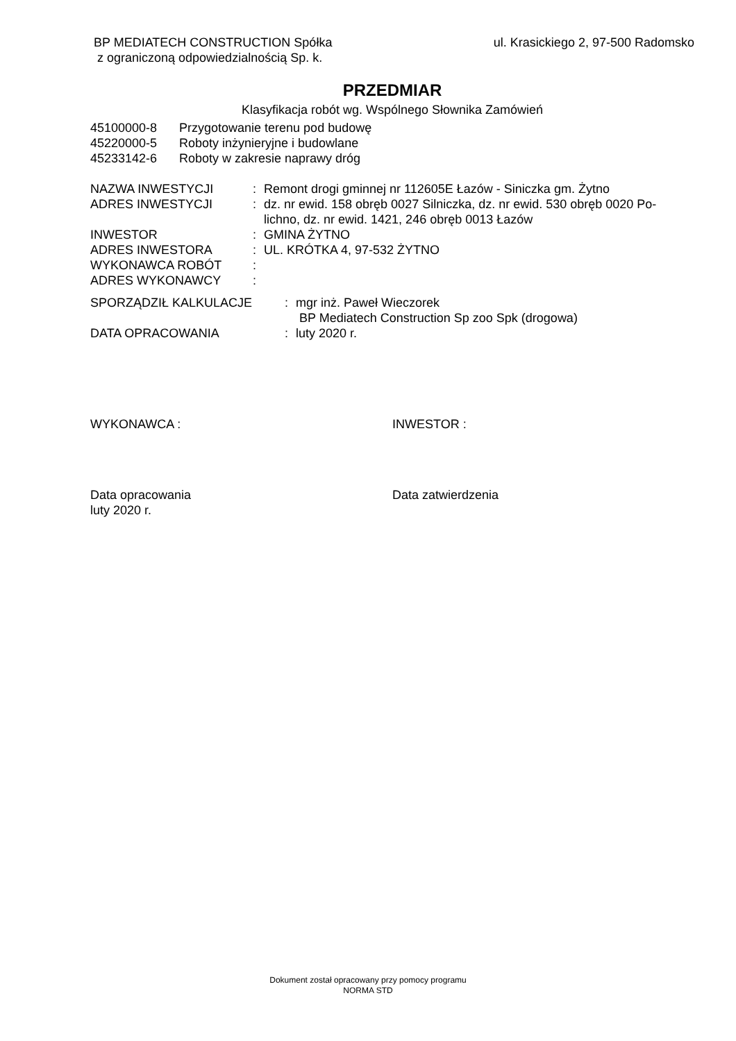BP MEDIATECH CONSTRUCTION Spółka
z ograniczoną odpowiedzialnością Sp. k.
ul. Krasickiego 2, 97-500 Radomsko
PRZEDMIAR
Klasyfikacja robót wg. Wspólnego Słownika Zamówień
| 45100000-8 | Przygotowanie terenu pod budowę |
| 45220000-5 | Roboty inżynieryjne i budowlane |
| 45233142-6 | Roboty w zakresie naprawy dróg |
| NAZWA INWESTYCJI | : | Remont drogi gminnej nr 112605E Łazów - Siniczka gm. Żytno |
| ADRES INWESTYCJI | : | dz. nr ewid. 158 obręb 0027 Silniczka, dz. nr ewid. 530 obręb 0020 Po- lichno, dz. nr ewid. 1421, 246 obręb 0013 Łazów |
| INWESTOR | : | GMINA ŻYTNO |
| ADRES INWESTORA | : | UL. KRÓTKA 4, 97-532 ŻYTNO |
| WYKONAWCA ROBÓT | : | |
| ADRES WYKONAWCY | : | |
| SPORZĄDZIŁ KALKULACJE | : | mgr inż. Paweł Wieczorek BP Mediatech Construction Sp zoo Spk (drogowa) |
| DATA OPRACOWANIA | : | luty 2020 r. |
WYKONAWCA : INWESTOR :
Data opracowania
luty 2020 r.
Data zatwierdzenia
Dokument został opracowany przy pomocy programu
NORMA STD